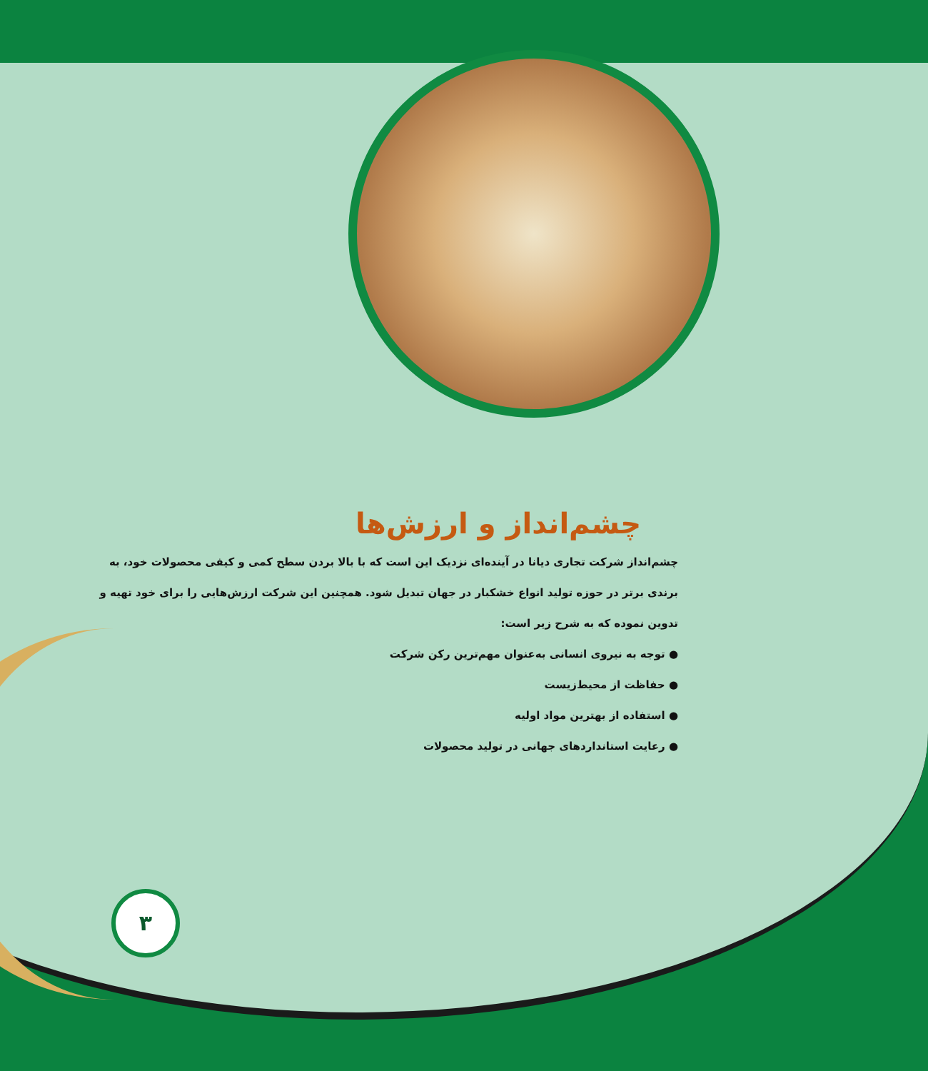چشم‌انداز و ارزش‌ها
چشم‌انداز شرکت تجاری دیانا در آینده‌ای نزدیک این است که با بالا بردن سطح کمی و کیفی محصولات خود، به برندی برتر در حوزه تولید انواع خشکبار در جهان تبدیل شود. همچنین این شرکت ارزش‌هایی را برای خود تهیه و تدوین نموده که به شرح زیر است:
● توجه به نیروی انسانی به‌عنوان مهم‌ترین رکن شرکت
● حفاظت از محیط‌زیست
● استفاده از بهترین مواد اولیه
● رعایت استانداردهای جهانی در تولید محصولات
۳